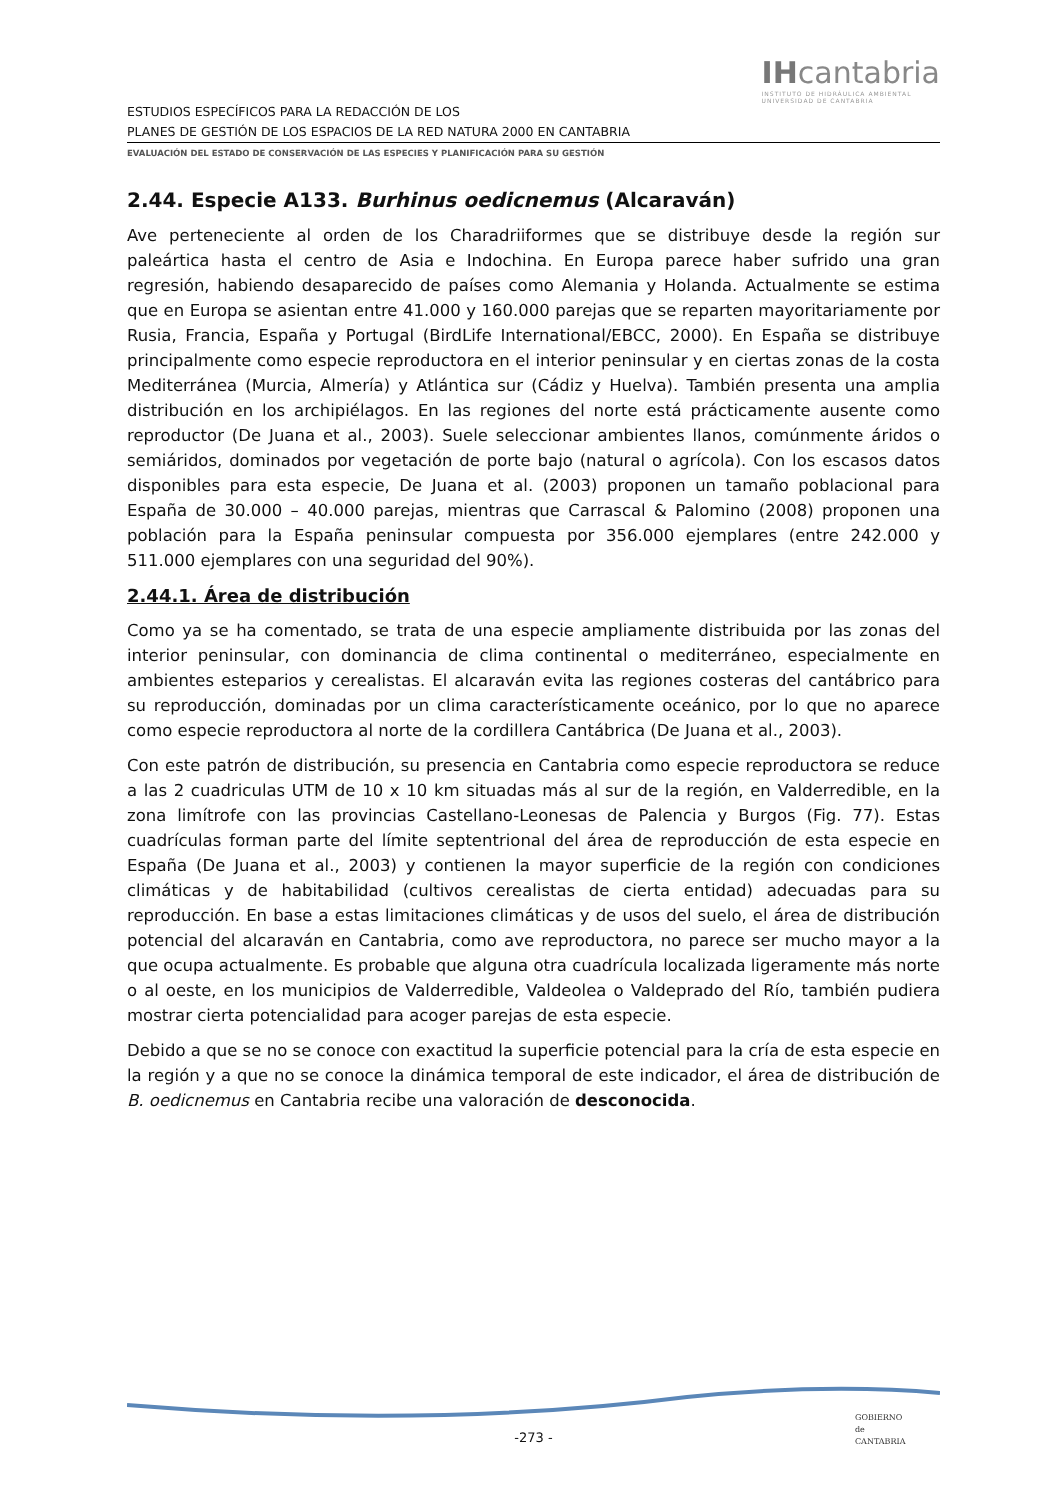IHcantabria
INSTITUTO DE HIDRÁULICA AMBIENTAL
UNIVERSIDAD DE CANTABRIA
ESTUDIOS ESPECÍFICOS PARA LA REDACCIÓN DE LOS
PLANES DE GESTIÓN DE LOS ESPACIOS DE LA RED NATURA 2000 EN CANTABRIA
EVALUACIÓN DEL ESTADO DE CONSERVACIÓN DE LAS ESPECIES Y PLANIFICACIÓN PARA SU GESTIÓN
2.44. Especie A133. Burhinus oedicnemus (Alcaraván)
Ave perteneciente al orden de los Charadriiformes que se distribuye desde la región sur paleártica hasta el centro de Asia e Indochina. En Europa parece haber sufrido una gran regresión, habiendo desaparecido de países como Alemania y Holanda. Actualmente se estima que en Europa se asientan entre 41.000 y 160.000 parejas que se reparten mayoritariamente por Rusia, Francia, España y Portugal (BirdLife International/EBCC, 2000). En España se distribuye principalmente como especie reproductora en el interior peninsular y en ciertas zonas de la costa Mediterránea (Murcia, Almería) y Atlántica sur (Cádiz y Huelva). También presenta una amplia distribución en los archipiélagos. En las regiones del norte está prácticamente ausente como reproductor (De Juana et al., 2003). Suele seleccionar ambientes llanos, comúnmente áridos o semiáridos, dominados por vegetación de porte bajo (natural o agrícola). Con los escasos datos disponibles para esta especie, De Juana et al. (2003) proponen un tamaño poblacional para España de 30.000 – 40.000 parejas, mientras que Carrascal & Palomino (2008) proponen una población para la España peninsular compuesta por 356.000 ejemplares (entre 242.000 y 511.000 ejemplares con una seguridad del 90%).
2.44.1. Área de distribución
Como ya se ha comentado, se trata de una especie ampliamente distribuida por las zonas del interior peninsular, con dominancia de clima continental o mediterráneo, especialmente en ambientes esteparios y cerealistas. El alcaraván evita las regiones costeras del cantábrico para su reproducción, dominadas por un clima característicamente oceánico, por lo que no aparece como especie reproductora al norte de la cordillera Cantábrica (De Juana et al., 2003).
Con este patrón de distribución, su presencia en Cantabria como especie reproductora se reduce a las 2 cuadriculas UTM de 10 x 10 km situadas más al sur de la región, en Valderredible, en la zona limítrofe con las provincias Castellano-Leonesas de Palencia y Burgos (Fig. 77). Estas cuadrículas forman parte del límite septentrional del área de reproducción de esta especie en España (De Juana et al., 2003) y contienen la mayor superficie de la región con condiciones climáticas y de habitabilidad (cultivos cerealistas de cierta entidad) adecuadas para su reproducción. En base a estas limitaciones climáticas y de usos del suelo, el área de distribución potencial del alcaraván en Cantabria, como ave reproductora, no parece ser mucho mayor a la que ocupa actualmente. Es probable que alguna otra cuadrícula localizada ligeramente más norte o al oeste, en los municipios de Valderredible, Valdeolea o Valdeprado del Río, también pudiera mostrar cierta potencialidad para acoger parejas de esta especie.
Debido a que se no se conoce con exactitud la superficie potencial para la cría de esta especie en la región y a que no se conoce la dinámica temporal de este indicador, el área de distribución de B. oedicnemus en Cantabria recibe una valoración de desconocida.
-273 -
GOBIERNO
de
CANTABRIA